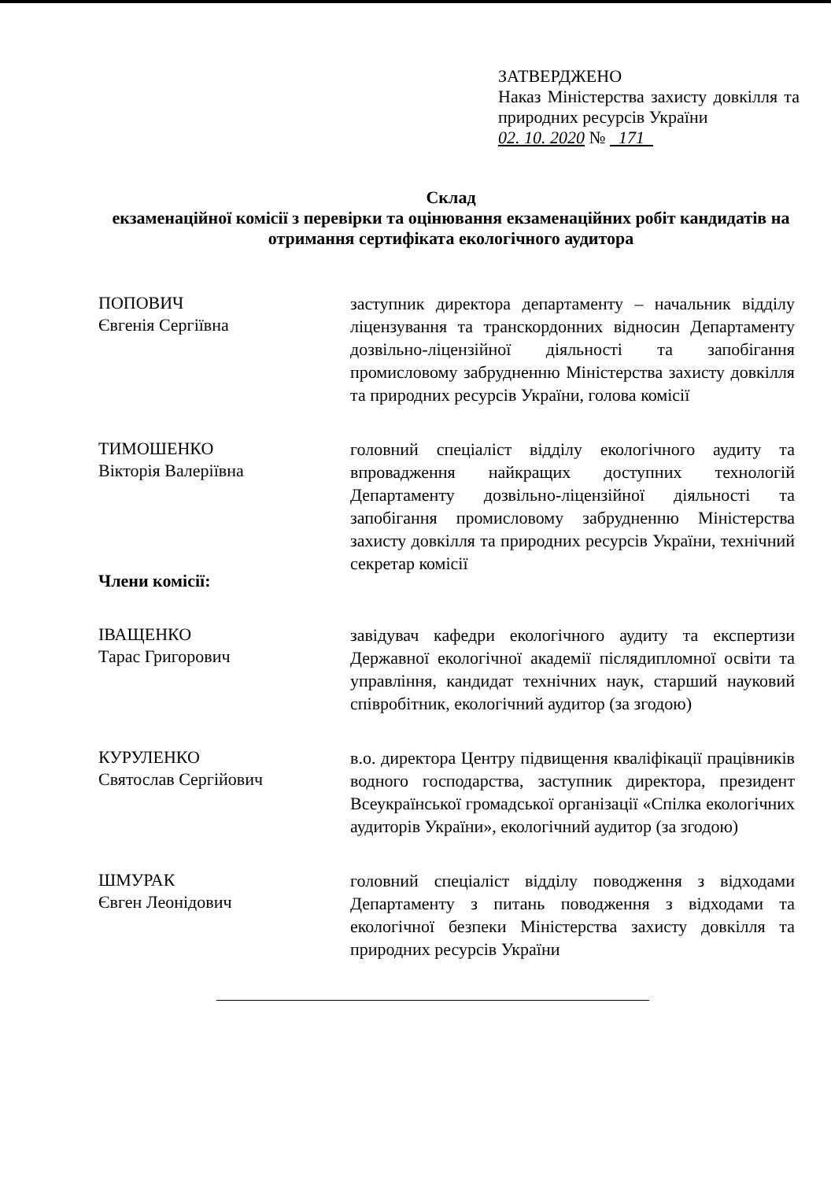ЗАТВЕРДЖЕНО
Наказ Міністерства захисту довкілля та природних ресурсів України
02. 10. 2020 № 171
Склад
екзаменаційної комісії з перевірки та оцінювання екзаменаційних робіт кандидатів на отримання сертифіката екологічного аудитора
ПОПОВИЧ
Євгенія Сергіївна
заступник директора департаменту – начальник відділу ліцензування та транскордонних відносин Департаменту дозвільно-ліцензійної діяльності та запобігання промисловому забрудненню Міністерства захисту довкілля та природних ресурсів України, голова комісії
ТИМОШЕНКО
Вікторія Валеріївна
Члени комісії:
головний спеціаліст відділу екологічного аудиту та впровадження найкращих доступних технологій Департаменту дозвільно-ліцензійної діяльності та запобігання промисловому забрудненню Міністерства захисту довкілля та природних ресурсів України, технічний секретар комісії
ІВАЩЕНКО
Тарас Григорович
завідувач кафедри екологічного аудиту та експертизи Державної екологічної академії післядипломної освіти та управління, кандидат технічних наук, старший науковий співробітник, екологічний аудитор (за згодою)
КУРУЛЕНКО
Святослав Сергійович
в.о. директора Центру підвищення кваліфікації працівників водного господарства, заступник директора, президент Всеукраїнської громадської організації «Спілка екологічних аудиторів України», екологічний аудитор (за згодою)
ШМУРАК
Євген Леонідович
головний спеціаліст відділу поводження з відходами Департаменту з питань поводження з відходами та екологічної безпеки Міністерства захисту довкілля та природних ресурсів України